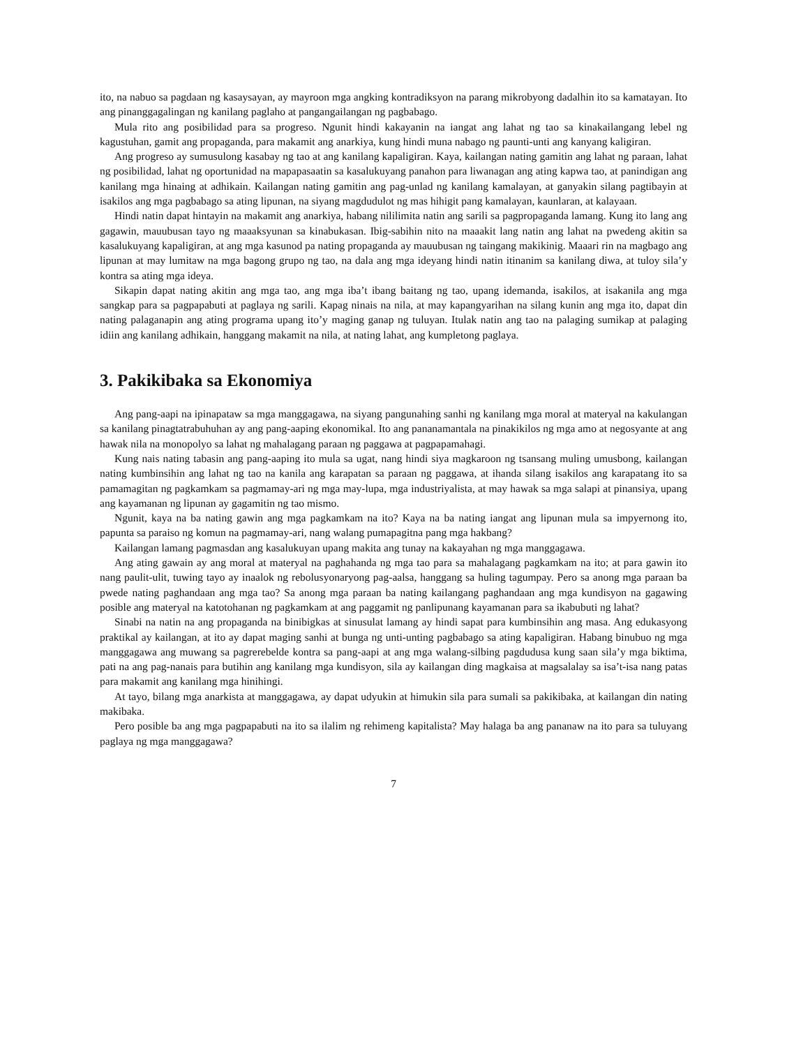ito, na nabuo sa pagdaan ng kasaysayan, ay mayroon mga angking kontradiksyon na parang mikrobyong dadalhin ito sa kamatayan. Ito ang pinanggagalingan ng kanilang paglaho at pangangailangan ng pagbabago.
Mula rito ang posibilidad para sa progreso. Ngunit hindi kakayanin na iangat ang lahat ng tao sa kinakailangang lebel ng kagustuhan, gamit ang propaganda, para makamit ang anarkiya, kung hindi muna nabago ng paunti-unti ang kanyang kaligiran.
Ang progreso ay sumusulong kasabay ng tao at ang kanilang kapaligiran. Kaya, kailangan nating gamitin ang lahat ng paraan, lahat ng posibilidad, lahat ng oportunidad na mapapasaatin sa kasalukuyang panahon para liwanagan ang ating kapwa tao, at panindigan ang kanilang mga hinaing at adhikain. Kailangan nating gamitin ang pag-unlad ng kanilang kamalayan, at ganyakin silang pagtibayin at isakilos ang mga pagbabago sa ating lipunan, na siyang magdudulot ng mas hihigit pang kamalayan, kaunlaran, at kalayaan.
Hindi natin dapat hintayin na makamit ang anarkiya, habang nililimita natin ang sarili sa pagpropaganda lamang. Kung ito lang ang gagawin, mauubusan tayo ng maaaksyunan sa kinabukasan. Ibig-sabihin nito na maaakit lang natin ang lahat na pwedeng akitin sa kasalukuyang kapaligiran, at ang mga kasunod pa nating propaganda ay mauubusan ng taingang makikinig. Maaari rin na magbago ang lipunan at may lumitaw na mga bagong grupo ng tao, na dala ang mga ideyang hindi natin itinanim sa kanilang diwa, at tuloy sila’y kontra sa ating mga ideya.
Sikapin dapat nating akitin ang mga tao, ang mga iba’t ibang baitang ng tao, upang idemanda, isakilos, at isakanila ang mga sangkap para sa pagpapabuti at paglaya ng sarili. Kapag ninais na nila, at may kapangyarihan na silang kunin ang mga ito, dapat din nating palaganapin ang ating programa upang ito’y maging ganap ng tuluyan. Itulak natin ang tao na palaging sumikap at palaging idiin ang kanilang adhikain, hanggang makamit na nila, at nating lahat, ang kumpletong paglaya.
3. Pakikibaka sa Ekonomiya
Ang pang-aapi na ipinapataw sa mga manggagawa, na siyang pangunahing sanhi ng kanilang mga moral at materyal na kakulangan sa kanilang pinagtatrabuhuhan ay ang pang-aaping ekonomikal. Ito ang pananamantala na pinakikilos ng mga amo at negosyante at ang hawak nila na monopolyo sa lahat ng mahalagang paraan ng paggawa at pagpapamahagi.
Kung nais nating tabasin ang pang-aaping ito mula sa ugat, nang hindi siya magkaroon ng tsansang muling umusbong, kailangan nating kumbinsihin ang lahat ng tao na kanila ang karapatan sa paraan ng paggawa, at ihanda silang isakilos ang karapatang ito sa pamamagitan ng pagkamkam sa pagmamay-ari ng mga may-lupa, mga industriyalista, at may hawak sa mga salapi at pinansiya, upang ang kayamanan ng lipunan ay gagamitin ng tao mismo.
Ngunit, kaya na ba nating gawin ang mga pagkamkam na ito? Kaya na ba nating iangat ang lipunan mula sa impyernong ito, papunta sa paraiso ng komun na pagmamay-ari, nang walang pumapagitna pang mga hakbang?
Kailangan lamang pagmasdan ang kasalukuyan upang makita ang tunay na kakayahan ng mga manggagawa.
Ang ating gawain ay ang moral at materyal na paghahanda ng mga tao para sa mahalagang pagkamkam na ito; at para gawin ito nang paulit-ulit, tuwing tayo ay inaalok ng rebolusyonaryong pag-aalsa, hanggang sa huling tagumpay. Pero sa anong mga paraan ba pwede nating paghandaan ang mga tao? Sa anong mga paraan ba nating kailangang paghandaan ang mga kundisyon na gagawing posible ang materyal na katotohanan ng pagkamkam at ang paggamit ng panlipunang kayamanan para sa ikabubuti ng lahat?
Sinabi na natin na ang propaganda na binibigkas at sinusulat lamang ay hindi sapat para kumbinsihin ang masa. Ang edukasyong praktikal ay kailangan, at ito ay dapat maging sanhi at bunga ng unti-unting pagbabago sa ating kapaligiran. Habang binubuo ng mga manggagawa ang muwang sa pagrerebelde kontra sa pang-aapi at ang mga walang-silbing pagdudusa kung saan sila’y mga biktima, pati na ang pag-nanais para butihin ang kanilang mga kundisyon, sila ay kailangan ding magkaisa at magsalalay sa isa’t-isa nang patas para makamit ang kanilang mga hinihingi.
At tayo, bilang mga anarkista at manggagawa, ay dapat udyukin at himukin sila para sumali sa pakikibaka, at kailangan din nating makibaka.
Pero posible ba ang mga pagpapabuti na ito sa ilalim ng rehimeng kapitalista? May halaga ba ang pananaw na ito para sa tuluyang paglaya ng mga manggagawa?
7